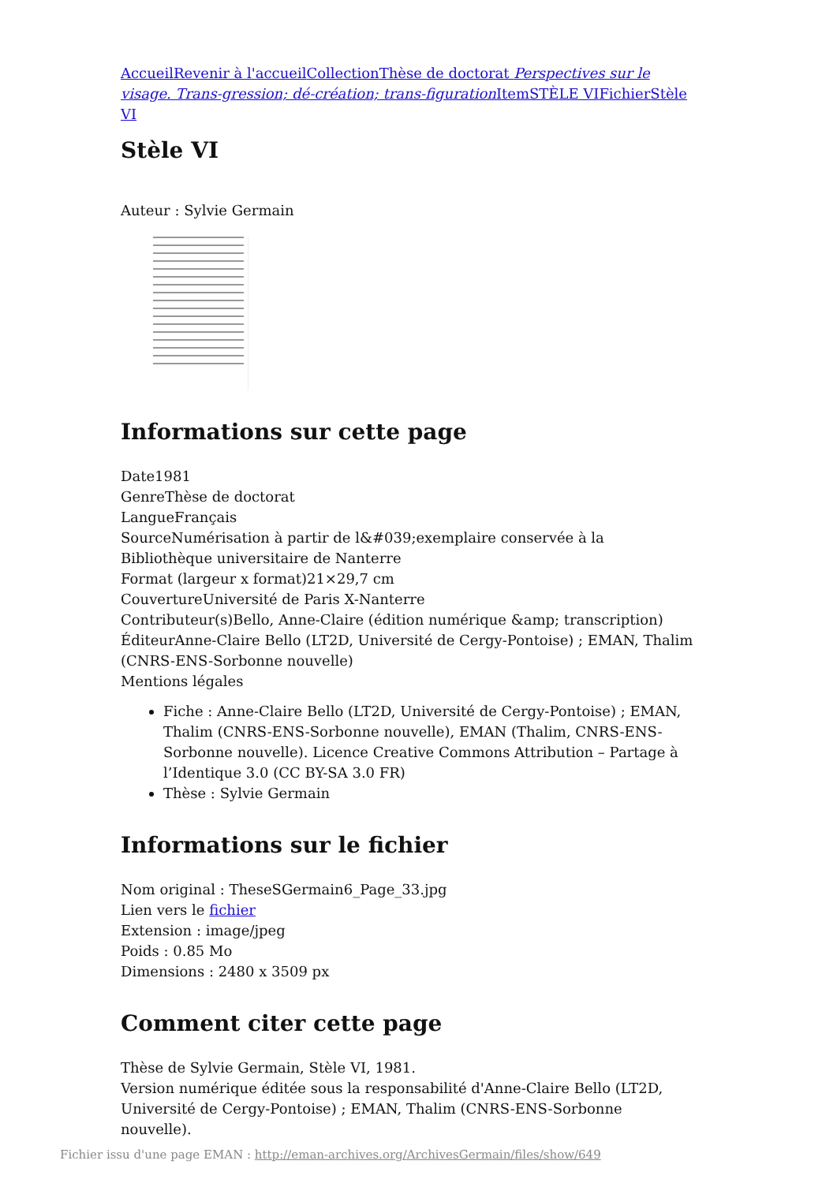Accueil Revenir à l'accueil Collection Thèse de doctorat Perspectives sur le visage. Trans-gression; dé-création; trans-figuration Item STÈLE VI Fichier Stèle VI
Stèle VI
Auteur : Sylvie Germain
Informations sur cette page
Date1981
GenreThèse de doctorat
LangueFrançais
SourceNumérisation à partir de l&#039;exemplaire conservée à la Bibliothèque universitaire de Nanterre
Format (largeur x format)21×29,7 cm
CouvertureUniversité de Paris X-Nanterre
Contributeur(s)Bello, Anne-Claire (édition numérique &amp; transcription)
ÉditeurAnne-Claire Bello (LT2D, Université de Cergy-Pontoise) ; EMAN, Thalim (CNRS-ENS-Sorbonne nouvelle)
Mentions légales
Fiche : Anne-Claire Bello (LT2D, Université de Cergy-Pontoise) ; EMAN, Thalim (CNRS-ENS-Sorbonne nouvelle), EMAN (Thalim, CNRS-ENS-Sorbonne nouvelle). Licence Creative Commons Attribution – Partage à l’Identique 3.0 (CC BY-SA 3.0 FR)
Thèse : Sylvie Germain
Informations sur le fichier
Nom original : TheseSGermain6_Page_33.jpg
Lien vers le fichier
Extension : image/jpeg
Poids : 0.85 Mo
Dimensions : 2480 x 3509 px
Comment citer cette page
Thèse de Sylvie Germain, Stèle VI, 1981.
Version numérique éditée sous la responsabilité d'Anne-Claire Bello (LT2D, Université de Cergy-Pontoise) ; EMAN, Thalim (CNRS-ENS-Sorbonne nouvelle).
Fichier issu d'une page EMAN : http://eman-archives.org/ArchivesGermain/files/show/649